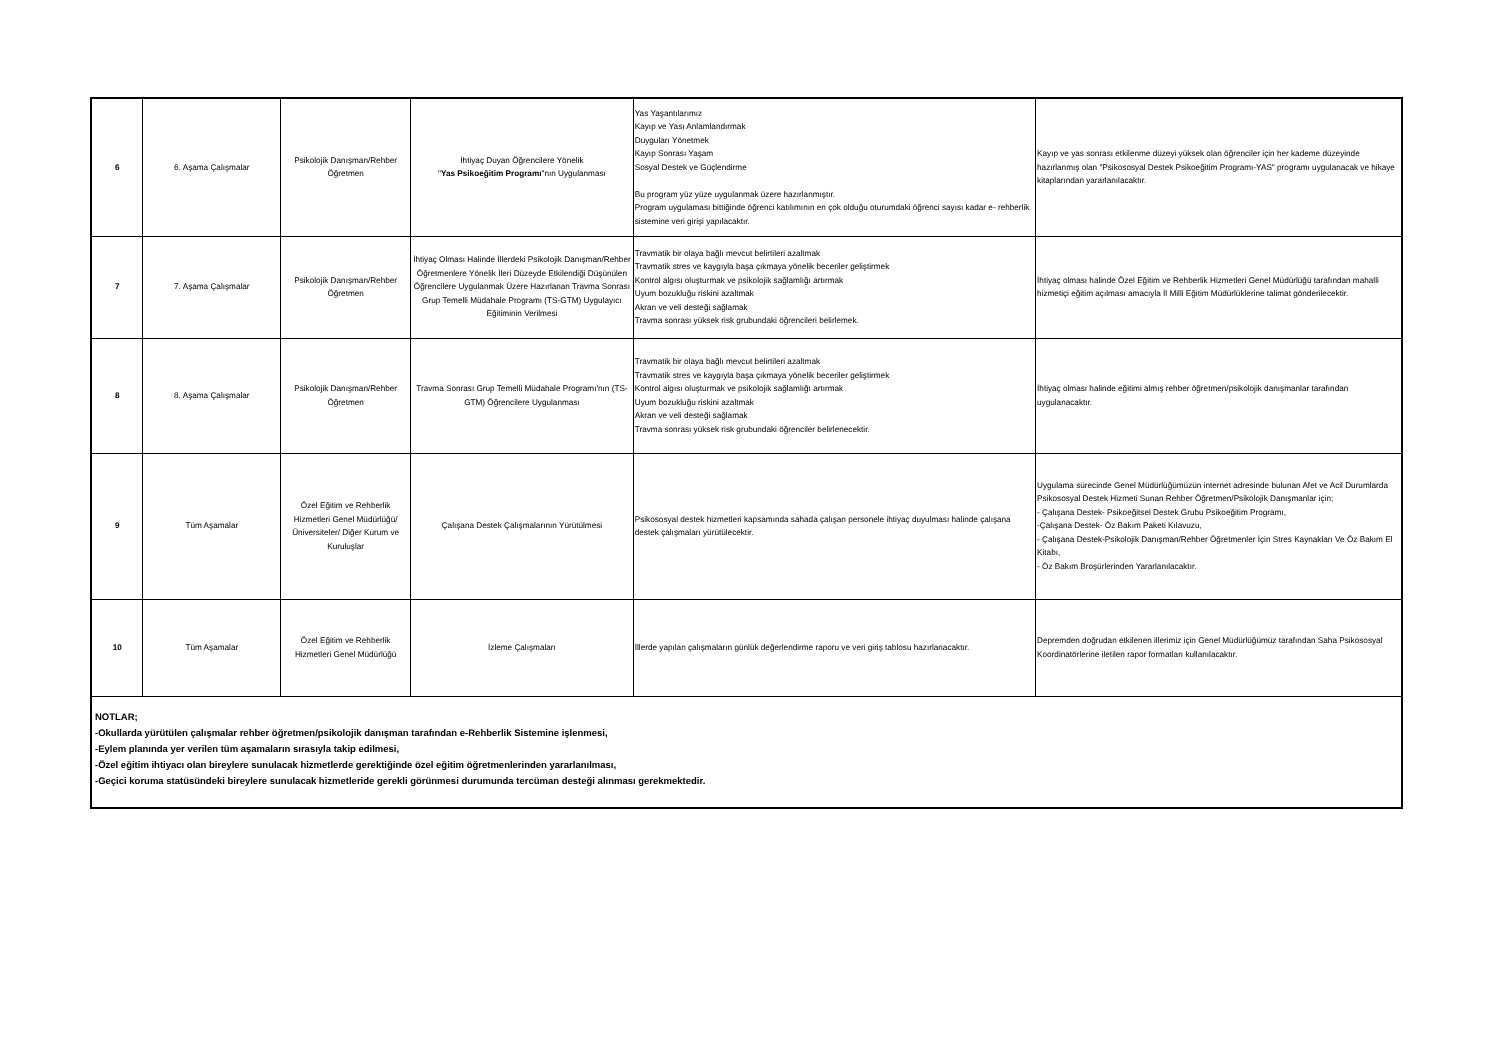| 6 | 6. Aşama Çalışmalar | Psikolojik Danışman/Rehber Öğretmen | İhtiyaç Duyan Öğrencilere Yönelik " Yas Psikoeğitim Programı "nın Uygulanması | Yas Yaşantılarımız Kayıp ve Yası Anlamlandırmak Duyguları Yönetmek Kayıp Sonrası Yaşam Sosyal Destek ve Güçlendirme Bu program yüz yüze uygulanmak üzere hazırlanmıştır. Program uygulaması bittiğinde öğrenci katılımının en çok olduğu oturumdaki öğrenci sayısı kadar e- rehberlik sistemine veri girişi yapılacaktır. | Kayıp ve yas sonrası etkilenme düzeyi yüksek olan öğrenciler için her kademe düzeyinde hazırlanmış olan "Psikososyal Destek Psikoeğitim Programı-YAS" programı uygulanacak ve hikaye kitaplarından yararlanılacaktır. |
| 7 | 7. Aşama Çalışmalar | Psikolojik Danışman/Rehber Öğretmen | İhtiyaç Olması Halinde İllerdeki Psikolojik Danışman/Rehber Öğretmenlere Yönelik İleri Düzeyde Etkilendiği Düşünülen Öğrencilere Uygulanmak Üzere Hazırlanan Travma Sonrası Grup Temelli Müdahale Programı (TS-GTM) Uygulayıcı Eğitiminin Verilmesi | Travmatik bir olaya bağlı mevcut belirtileri azaltmak Travmatik stres ve kaygıyla başa çıkmaya yönelik beceriler geliştirmek Kontrol algısı oluşturmak ve psikolojik sağlamlığı artırmak Uyum bozukluğu riskini azaltmak Akran ve veli desteği sağlamak Travma sonrası yüksek risk grubundaki öğrencileri belirlemek. | İhtiyaç olması halinde Özel Eğitim ve Rehberlik Hizmetleri Genel Müdürlüğü tarafından mahalli hizmetiçi eğitim açılması amacıyla İl Milli Eğitim Müdürlüklerine talimat gönderilecektir. |
| 8 | 8. Aşama Çalışmalar | Psikolojik Danışman/Rehber Öğretmen | Travma Sonrası Grup Temelli Müdahale Programı'nın (TS-GTM) Öğrencilere Uygulanması | Travmatik bir olaya bağlı mevcut belirtileri azaltmak Travmatik stres ve kaygıyla başa çıkmaya yönelik beceriler geliştirmek Kontrol algısı oluşturmak ve psikolojik sağlamlığı artırmak Uyum bozukluğu riskini azaltmak Akran ve veli desteği sağlamak Travma sonrası yüksek risk grubundaki öğrenciler belirlenecektir. | İhtiyaç olması halinde eğitimi almış rehber öğretmen/psikolojik danışmanlar tarafından uygulanacaktır. |
| 9 | Tüm Aşamalar | Özel Eğitim ve Rehberlik Hizmetleri Genel Müdürlüğü/ Üniversiteler/ Diğer Kurum ve Kuruluşlar | Çalışana Destek Çalışmalarının Yürütülmesi | Psikososyal destek hizmetleri kapsamında sahada çalışan personele ihtiyaç duyulması halinde çalışana destek çalışmaları yürütülecektir. | Uygulama sürecinde Genel Müdürlüğümüzün internet adresinde bulunan Afet ve Acil Durumlarda Psikososyal Destek Hizmeti Sunan Rehber Öğretmen/Psikolojik Danışmanlar için; - Çalışana Destek- Psikoeğitsel Destek Grubu Psikoeğitim Programı, -Çalışana Destek- Öz Bakım Paketi Kılavuzu, - Çalışana Destek-Psikolojik Danışman/Rehber Öğretmenler İçin Stres Kaynakları Ve Öz Bakım El Kitabı, - Öz Bakım Broşürlerinden Yararlanılacaktır. |
| 10 | Tüm Aşamalar | Özel Eğitim ve Rehberlik Hizmetleri Genel Müdürlüğü | İzleme Çalışmaları | İllerde yapılan çalışmaların günlük değerlendirme raporu ve veri giriş tablosu hazırlanacaktır. | Depremden doğrudan etkilenen illerimiz için Genel Müdürlüğümüz tarafından Saha Psikososyal Koordinatörlerine iletilen rapor formatları kullanılacaktır. |
| NOTLAR; -Okullarda yürütülen çalışmalar rehber öğretmen/psikolojik danışman tarafından e-Rehberlik Sistemine işlenmesi, -Eylem planında yer verilen tüm aşamaların sırasıyla takip edilmesi, -Özel eğitim ihtiyacı olan bireylere sunulacak hizmetlerde gerektiğinde özel eğitim öğretmenlerinden yararlanılması, -Geçici koruma statüsündeki bireylere sunulacak hizmetleride gerekli görünmesi durumunda tercüman desteği alınması gerekmektedir. | | | | | |